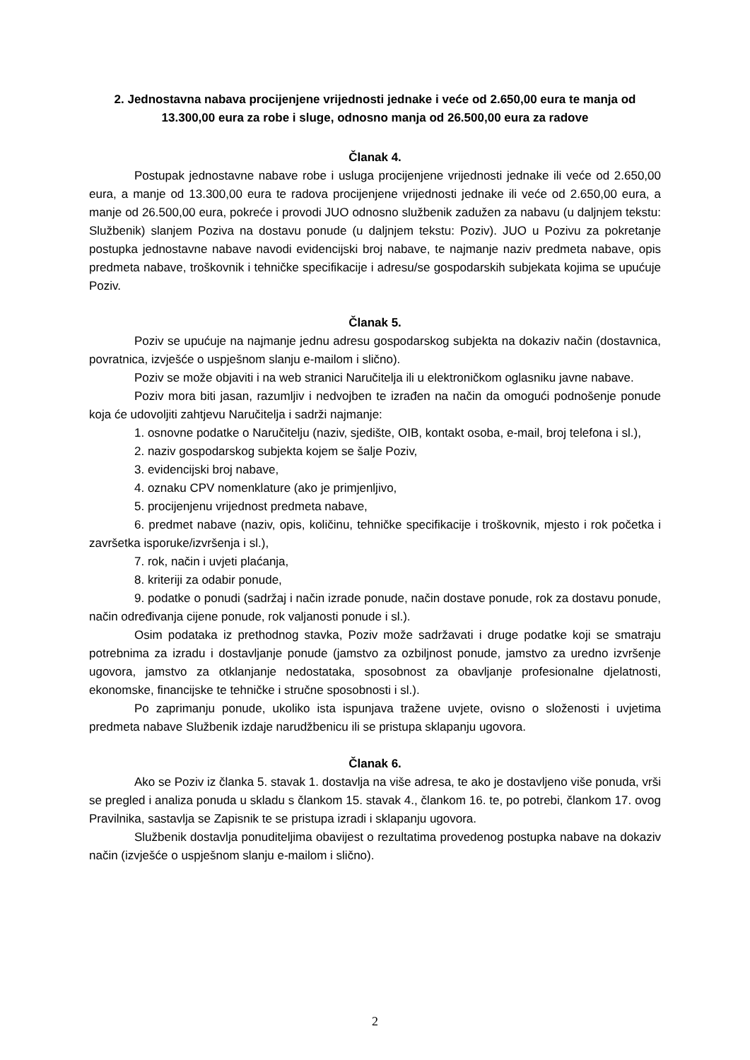2. Jednostavna nabava procijenjene vrijednosti jednake i veće od 2.650,00 eura te manja od 13.300,00 eura za robe i sluge, odnosno manja od 26.500,00 eura za radove
Članak 4.
Postupak jednostavne nabave robe i usluga procijenjene vrijednosti jednake ili veće od 2.650,00 eura, a manje od 13.300,00 eura te radova procijenjene vrijednosti jednake ili veće od 2.650,00 eura, a manje od 26.500,00 eura, pokreće i provodi JUO odnosno službenik zadužen za nabavu (u daljnjem tekstu: Službenik) slanjem Poziva na dostavu ponude (u daljnjem tekstu: Poziv). JUO u Pozivu za pokretanje postupka jednostavne nabave navodi evidencijski broj nabave, te najmanje naziv predmeta nabave, opis predmeta nabave, troškovnik i tehničke specifikacije i adresu/se gospodarskih subjekata kojima se upućuje Poziv.
Članak 5.
Poziv se upućuje na najmanje jednu adresu gospodarskog subjekta na dokaziv način (dostavnica, povratnica, izvješće o uspješnom slanju e-mailom i slično).
Poziv se može objaviti i na web stranici Naručitelja ili u elektroničkom oglasniku javne nabave.
Poziv mora biti jasan, razumljiv i nedvojben te izrađen na način da omogući podnošenje ponude koja će udovoljiti zahtjevu Naručitelja i sadrži najmanje:
1. osnovne podatke o Naručitelju (naziv, sjedište, OIB, kontakt osoba, e-mail, broj telefona i sl.),
2. naziv gospodarskog subjekta kojem se šalje Poziv,
3. evidencijski broj nabave,
4. oznaku CPV nomenklature (ako je primjenljivo,
5. procijenjenu vrijednost predmeta nabave,
6. predmet nabave (naziv, opis, količinu, tehničke specifikacije i troškovnik, mjesto i rok početka i završetka isporuke/izvršenja i sl.),
7. rok, način i uvjeti plaćanja,
8. kriteriji za odabir ponude,
9. podatke o ponudi (sadržaj i način izrade ponude, način dostave ponude, rok za dostavu ponude, način određivanja cijene ponude, rok valjanosti ponude i sl.).
Osim podataka iz prethodnog stavka, Poziv može sadržavati i druge podatke koji se smatraju potrebnima za izradu i dostavljanje ponude (jamstvo za ozbiljnost ponude, jamstvo za uredno izvršenje ugovora, jamstvo za otklanjanje nedostataka, sposobnost za obavljanje profesionalne djelatnosti, ekonomske, financijske te tehničke i stručne sposobnosti i sl.).
Po zaprimanju ponude, ukoliko ista ispunjava tražene uvjete, ovisno o složenosti i uvjetima predmeta nabave Službenik izdaje narudžbenicu ili se pristupa sklapanju ugovora.
Članak 6.
Ako se Poziv iz članka 5. stavak 1. dostavlja na više adresa, te ako je dostavljeno više ponuda, vrši se pregled i analiza ponuda u skladu s člankom 15. stavak 4., člankom 16. te, po potrebi, člankom 17. ovog Pravilnika, sastavlja se Zapisnik te se pristupa izradi i sklapanju ugovora.
Službenik dostavlja ponuditeljima obavijest o rezultatima provedenog postupka nabave na dokaziv način (izvješće o uspješnom slanju e-mailom i slično).
2